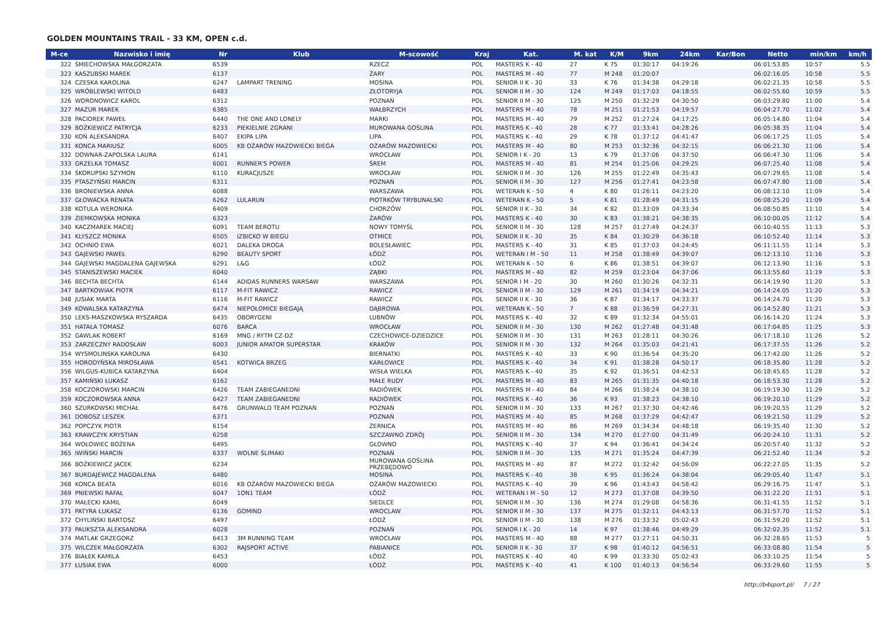GOLDEN MOUNTAINS TRAIL - 33 KM, OPEN c.d.
| M-ce | Nazwisko i imię | Nr | Klub | M-scowość | Kraj | Kat. | M. kat | K/M | 9km | 24km | Kar/Bon | Netto | min/km | km/h |
| --- | --- | --- | --- | --- | --- | --- | --- | --- | --- | --- | --- | --- | --- | --- |
| 322 | ŚMIECHOWSKA MAŁGORZATA | 6539 | | RZECZ | POL | MASTERS K - 40 | 27 | K 75 | 01:30:17 | 04:19:26 | | 06:01:53.85 | 10:57 | 5.5 |
| 323 | KASZUBSKI MAREK | 6137 | | ŻARY | POL | MASTERS M - 40 | 77 | M 248 | 01:20:07 | | | 06:02:16.05 | 10:58 | 5.5 |
| 324 | CZESKA KAROLINA | 6247 | LAMPART TRENING | MOSINA | POL | SENIOR II K - 30 | 33 | K 76 | 01:34:38 | 04:29:18 | | 06:02:21.35 | 10:58 | 5.5 |
| 325 | WRÓBLEWSKI WITOLD | 6483 | | ZŁOTORYJA | POL | SENIOR II M - 30 | 124 | M 249 | 01:17:03 | 04:18:55 | | 06:02:55.60 | 10:59 | 5.5 |
| 326 | WORONOWICZ KAROL | 6312 | | POZNAŃ | POL | SENIOR II M - 30 | 125 | M 250 | 01:32:29 | 04:30:50 | | 06:03:29.80 | 11:00 | 5.4 |
| 327 | MAZUR MAREK | 6385 | | WAŁBRZYCH | POL | MASTERS M - 40 | 78 | M 251 | 01:21:53 | 04:19:57 | | 06:04:27.70 | 11:02 | 5.4 |
| 328 | PACIOREK PAWEŁ | 6440 | THE ONE AND LONELY | MARKI | POL | MASTERS M - 40 | 79 | M 252 | 01:27:24 | 04:17:25 | | 06:05:14.80 | 11:04 | 5.4 |
| 329 | BOŻKIEWICZ PATRYCJA | 6233 | PIEKIELNIE ZGRANI | MUROWANA GOŚLINA | POL | MASTERS K - 40 | 28 | K 77 | 01:33:41 | 04:28:26 | | 06:05:38.35 | 11:04 | 5.4 |
| 330 | KOŃ ALEKSANDRA | 6407 | EKIPA LIPA | LIPA | POL | MASTERS K - 40 | 29 | K 78 | 01:37:12 | 04:41:47 | | 06:06:17.25 | 11:05 | 5.4 |
| 331 | KONCA MARIUSZ | 6005 | KB OŻARÓW MAZOWIECKI BIEGA | OŻARÓW MAZOWIECKI | POL | MASTERS M - 40 | 80 | M 253 | 01:32:36 | 04:32:15 | | 06:06:21.30 | 11:06 | 5.4 |
| 332 | DOWNAR-ZAPOLSKA LAURA | 6141 | | WROCŁAW | POL | SENIOR I K - 20 | 13 | K 79 | 01:37:06 | 04:37:50 | | 06:06:47.30 | 11:06 | 5.4 |
| 333 | GRZELKA TOMASZ | 6001 | RUNNER'S POWER | ŚREM | POL | MASTERS M - 40 | 81 | M 254 | 01:25:06 | 04:29:25 | | 06:07:25.40 | 11:08 | 5.4 |
| 334 | SKORUPSKI SZYMON | 6110 | KURACJUSZE | WROCŁAW | POL | SENIOR II M - 30 | 126 | M 255 | 01:22:49 | 04:35:43 | | 06:07:29.65 | 11:08 | 5.4 |
| 335 | PTASZYŃSKI MARCIN | 6311 | | POZNAŃ | POL | SENIOR II M - 30 | 127 | M 256 | 01:27:41 | 04:23:58 | | 06:07:47.80 | 11:08 | 5.4 |
| 336 | BRONIEWSKA ANNA | 6088 | | WARSZAWA | POL | WETERAN K - 50 | 4 | K 80 | 01:26:11 | 04:23:20 | | 06:08:12.10 | 11:09 | 5.4 |
| 337 | GŁOWACKA RENATA | 6262 | LULARUN | PIOTRKÓW TRYBUNALSKI | POL | WETERAN K - 50 | 5 | K 81 | 01:28:49 | 04:31:15 | | 06:08:25.20 | 11:09 | 5.4 |
| 338 | KOTULA WERONIKA | 6409 | | CHORZÓW | POL | SENIOR II K - 30 | 34 | K 82 | 01:33:09 | 04:33:34 | | 06:08:50.85 | 11:10 | 5.4 |
| 339 | ZIEMKOWSKA MONIKA | 6323 | | ŻARÓW | POL | MASTERS K - 40 | 30 | K 83 | 01:38:21 | 04:38:35 | | 06:10:00.05 | 11:12 | 5.4 |
| 340 | KACZMAREK MACIEJ | 6091 | TEAM BEROTU | NOWY TOMYŚL | POL | SENIOR II M - 30 | 128 | M 257 | 01:27:49 | 04:24:37 | | 06:10:40.55 | 11:13 | 5.3 |
| 341 | KLYSZCZ MONIKA | 6505 | IZBICKO W BIEGU | OTMICE | POL | SENIOR II K - 30 | 35 | K 84 | 01:30:29 | 04:36:18 | | 06:10:52.40 | 11:14 | 5.3 |
| 342 | OCHNIO EWA | 6021 | DALEKA DROGA | BOLESŁAWIEC | POL | MASTERS K - 40 | 31 | K 85 | 01:37:03 | 04:24:45 | | 06:11:11.55 | 11:14 | 5.3 |
| 343 | GAJEWSKI PAWEŁ | 6290 | BEAUTY SPORT | ŁÓDŹ | POL | WETERAN I M - 50 | 11 | M 258 | 01:38:49 | 04:39:07 | | 06:12:13.10 | 11:16 | 5.3 |
| 344 | GAJEWSKI MAGDALENA GAJEWSKA | 6291 | L&G | ŁÓDŹ | POL | WETERAN K - 50 | 6 | K 86 | 01:38:51 | 04:39:07 | | 06:12:13.90 | 11:16 | 5.3 |
| 345 | STANISZEWSKI MACIEK | 6040 | | ZĄBKI | POL | MASTERS M - 40 | 82 | M 259 | 01:23:04 | 04:37:06 | | 06:13:55.60 | 11:19 | 5.3 |
| 346 | BECHTA BECHTA | 6144 | ADIDAS RUNNERS WARSAW | WARSZAWA | POL | SENIOR I M - 20 | 30 | M 260 | 01:30:26 | 04:32:31 | | 06:14:19.90 | 11:20 | 5.3 |
| 347 | BARTKOWIAK PIOTR | 6117 | M-FIT RAWICZ | RAWICZ | POL | SENIOR II M - 30 | 129 | M 261 | 01:34:19 | 04:34:21 | | 06:14:24.05 | 11:20 | 5.3 |
| 348 | JUSIAK MARTA | 6116 | M-FIT RAWICZ | RAWICZ | POL | SENIOR II K - 30 | 36 | K 87 | 01:34:17 | 04:33:37 | | 06:14:24.70 | 11:20 | 5.3 |
| 349 | KOWALSKA KATARZYNA | 6474 | NIEPOŁOMICE BIEGAJĄ | DĄBROWA | POL | WETERAN K - 50 | 7 | K 88 | 01:36:59 | 04:27:31 | | 06:14:52.80 | 11:21 | 5.3 |
| 350 | LEKS-MASZKOWSKA RYSZARDA | 6435 | OBORYGENI | LUBNÓW | POL | MASTERS K - 40 | 32 | K 89 | 01:32:34 | 04:55:01 | | 06:16:14.20 | 11:24 | 5.3 |
| 351 | HATAŁA TOMASZ | 6076 | BARCA | WROCŁAW | POL | SENIOR II M - 30 | 130 | M 262 | 01:27:48 | 04:31:48 | | 06:17:04.85 | 11:25 | 5.3 |
| 352 | GAWLAK ROBERT | 6169 | MNG / RYTM CZ-DZ | CZECHOWICE-DZIEDZICE | POL | SENIOR II M - 30 | 131 | M 263 | 01:28:11 | 04:30:26 | | 06:17:18.10 | 11:26 | 5.2 |
| 353 | ZARZECZNY RADOSŁAW | 6003 | JUNIOR AMATOR SUPERSTAR | KRAKÓW | POL | SENIOR II M - 30 | 132 | M 264 | 01:35:03 | 04:21:41 | | 06:17:37.55 | 11:26 | 5.2 |
| 354 | WYSMOLINSKA KAROLINA | 6430 | | BIERNATKI | POL | MASTERS K - 40 | 33 | K 90 | 01:36:54 | 04:35:20 | | 06:17:42.00 | 11:26 | 5.2 |
| 355 | HORODYŃSKA MIROSŁAWA | 6541 | KOTWICA BRZEG | KARŁOWICE | POL | MASTERS K - 40 | 34 | K 91 | 01:38:28 | 04:50:17 | | 06:18:35.80 | 11:28 | 5.2 |
| 356 | WILGUS-KUBICA KATARZYNA | 6404 | | WISŁA WIELKA | POL | MASTERS K - 40 | 35 | K 92 | 01:36:51 | 04:42:53 | | 06:18:45.65 | 11:28 | 5.2 |
| 357 | KAMIŃSKI ŁUKASZ | 6162 | | MAŁE RUDY | POL | MASTERS M - 40 | 83 | M 265 | 01:31:35 | 04:40:18 | | 06:18:53.30 | 11:28 | 5.2 |
| 358 | KOCZOROWSKI MARCIN | 6426 | TEAM ZABIEGANEDNI | RADIÓWEK | POL | MASTERS M - 40 | 84 | M 266 | 01:38:24 | 04:38:10 | | 06:19:19.30 | 11:29 | 5.2 |
| 359 | KOCZOROWSKA ANNA | 6427 | TEAM ZABIEGANEDNI | RADIÓWEK | POL | MASTERS K - 40 | 36 | K 93 | 01:38:23 | 04:38:10 | | 06:19:20.10 | 11:29 | 5.2 |
| 360 | SZURKOWSKI MICHAŁ | 6476 | GRUNWALD TEAM POZNAŃ | POZNAŃ | POL | SENIOR II M - 30 | 133 | M 267 | 01:37:30 | 04:42:46 | | 06:19:20.55 | 11:29 | 5.2 |
| 361 | DOBOSZ LESZEK | 6371 | | POZNAŃ | POL | MASTERS M - 40 | 85 | M 268 | 01:37:29 | 04:42:47 | | 06:19:21.50 | 11:29 | 5.2 |
| 362 | POPCZYK PIOTR | 6154 | | ŻERNICA | POL | MASTERS M - 40 | 86 | M 269 | 01:34:34 | 04:48:18 | | 06:19:35.40 | 11:30 | 5.2 |
| 363 | KRAWCZYK KRYSTIAN | 6258 | | SZCZAWNO ZDRÓJ | POL | SENIOR II M - 30 | 134 | M 270 | 01:27:00 | 04:31:49 | | 06:20:24.10 | 11:31 | 5.2 |
| 364 | WOŁOWIEC BOŻENA | 6495 | | GŁOWNO | POL | MASTERS K - 40 | 37 | K 94 | 01:36:41 | 04:34:24 | | 06:20:57.40 | 11:32 | 5.2 |
| 365 | IWIŃSKI MARCIN | 6337 | WOLNE ŚLIMAKI | POZNAŃ | POL | SENIOR II M - 30 | 135 | M 271 | 01:35:24 | 04:47:39 | | 06:21:52.40 | 11:34 | 5.2 |
| 366 | BOŻKIEWICZ JACEK | 6234 | | MUROWANA GOŚLINA PRZEBĘDOWO | POL | MASTERS M - 40 | 87 | M 272 | 01:32:42 | 04:56:09 | | 06:22:27.05 | 11:35 | 5.2 |
| 367 | BURDAJEWICZ MAGDALENA | 6480 | | MOSINA | POL | MASTERS K - 40 | 38 | K 95 | 01:36:24 | 04:38:04 | | 06:29:05.40 | 11:47 | 5.1 |
| 368 | KONCA BEATA | 6016 | KB OŻARÓW MAZOWIECKI BIEGA | OŻARÓW MAZOWIECKI | POL | MASTERS K - 40 | 39 | K 96 | 01:43:43 | 04:58:42 | | 06:29:16.75 | 11:47 | 5.1 |
| 369 | PNIEWSKI RAFAŁ | 6047 | 1ON1 TEAM | ŁÓDŹ | POL | WETERAN I M - 50 | 12 | M 273 | 01:37:08 | 04:39:50 | | 06:31:22.20 | 11:51 | 5.1 |
| 370 | MAŁECKI KAMIL | 6049 | | SIEDLCE | POL | SENIOR II M - 30 | 136 | M 274 | 01:29:08 | 04:58:36 | | 06:31:41.55 | 11:52 | 5.1 |
| 371 | PATYRA ŁUKASZ | 6136 | GOMIND | WROCLAW | POL | SENIOR II M - 30 | 137 | M 275 | 01:32:11 | 04:43:13 | | 06:31:57.70 | 11:52 | 5.1 |
| 372 | CHYLIŃSKI BARTOSZ | 6497 | | ŁÓDŹ | POL | SENIOR II M - 30 | 138 | M 276 | 01:33:32 | 05:02:43 | | 06:31:59.20 | 11:52 | 5.1 |
| 373 | PAUKSZTA ALEKSANDRA | 6028 | | POZNAŃ | POL | SENIOR I K - 20 | 14 | K 97 | 01:38:46 | 04:49:29 | | 06:32:02.35 | 11:52 | 5.1 |
| 374 | MATLAK GRZEGORZ | 6413 | 3M RUNNING TEAM | WROCŁAW | POL | MASTERS M - 40 | 88 | M 277 | 01:27:11 | 04:50:31 | | 06:32:28.65 | 11:53 | 5 |
| 375 | WILCZEK MAŁGORZATA | 6302 | RAJSPORT ACTIVE | PABIANICE | POL | SENIOR II K - 30 | 37 | K 98 | 01:40:12 | 04:56:51 | | 06:33:08.80 | 11:54 | 5 |
| 376 | BIAŁEK KAMILA | 6453 | | ŁÓDŹ | POL | MASTERS K - 40 | 40 | K 99 | 01:33:30 | 05:02:43 | | 06:33:10.25 | 11:54 | 5 |
| 377 | ŁUSIAK EWA | 6000 | | ŁÓDŹ | POL | MASTERS K - 40 | 41 | K 100 | 01:40:13 | 04:56:54 | | 06:33:29.60 | 11:55 | 5 |
http://b4sport.pl/ 7 / 27